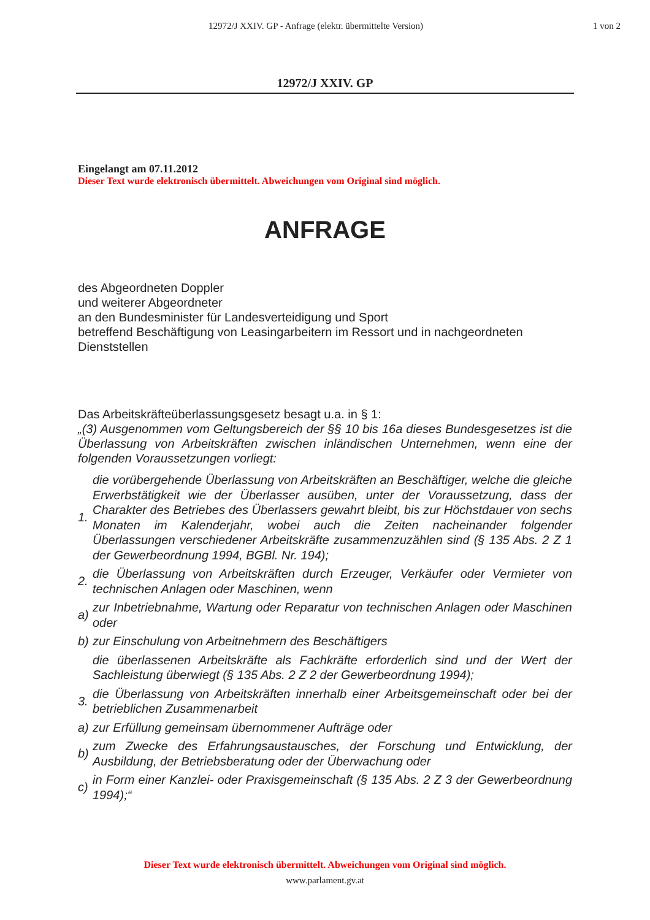12972/J XXIV. GP - Anfrage (elektr. übermittelte Version) 1 von 2
12972/J XXIV. GP
Eingelangt am 07.11.2012
Dieser Text wurde elektronisch übermittelt. Abweichungen vom Original sind möglich.
ANFRAGE
des Abgeordneten Doppler
und weiterer Abgeordneter
an den Bundesminister für Landesverteidigung und Sport
betreffend Beschäftigung von Leasingarbeitern im Ressort und in nachgeordneten Dienststellen
Das Arbeitskräfteüberlassungsgesetz besagt u.a. in § 1:
„(3) Ausgenommen vom Geltungsbereich der §§ 10 bis 16a dieses Bundesgesetzes ist die Überlassung von Arbeitskräften zwischen inländischen Unternehmen, wenn eine der folgenden Voraussetzungen vorliegt:
| 1. | die vorübergehende Überlassung von Arbeitskräften an Beschäftiger, welche die gleiche Erwerbstätigkeit wie der Überlasser ausüben, unter der Voraussetzung, dass der Charakter des Betriebes des Überlassers gewahrt bleibt, bis zur Höchstdauer von sechs Monaten im Kalenderjahr, wobei auch die Zeiten nacheinander folgender Überlassungen verschiedener Arbeitskräfte zusammenzuzählen sind (§ 135 Abs. 2 Z 1 der Gewerbeordnung 1994, BGBl. Nr. 194); | |
| 2. | die Überlassung von Arbeitskräften durch Erzeuger, Verkäufer oder Vermieter von technischen Anlagen oder Maschinen, wenn | |
| a) | | zur Inbetriebnahme, Wartung oder Reparatur von technischen Anlagen oder Maschinen oder |
| b) | | zur Einschulung von Arbeitnehmern des Beschäftigers |
| | die überlassenen Arbeitskräfte als Fachkräfte erforderlich sind und der Wert der Sachleistung überwiegt (§ 135 Abs. 2 Z 2 der Gewerbeordnung 1994); | |
| 3. | die Überlassung von Arbeitskräften innerhalb einer Arbeitsgemeinschaft oder bei der betrieblichen Zusammenarbeit | |
| a) | | zur Erfüllung gemeinsam übernommener Aufträge oder |
| b) | | zum Zwecke des Erfahrungsaustausches, der Forschung und Entwicklung, der Ausbildung, der Betriebsberatung oder der Überwachung oder |
| c) | | in Form einer Kanzlei- oder Praxisgemeinschaft (§ 135 Abs. 2 Z 3 der Gewerbeordnung 1994);“ |
Dieser Text wurde elektronisch übermittelt. Abweichungen vom Original sind möglich.
www.parlament.gv.at